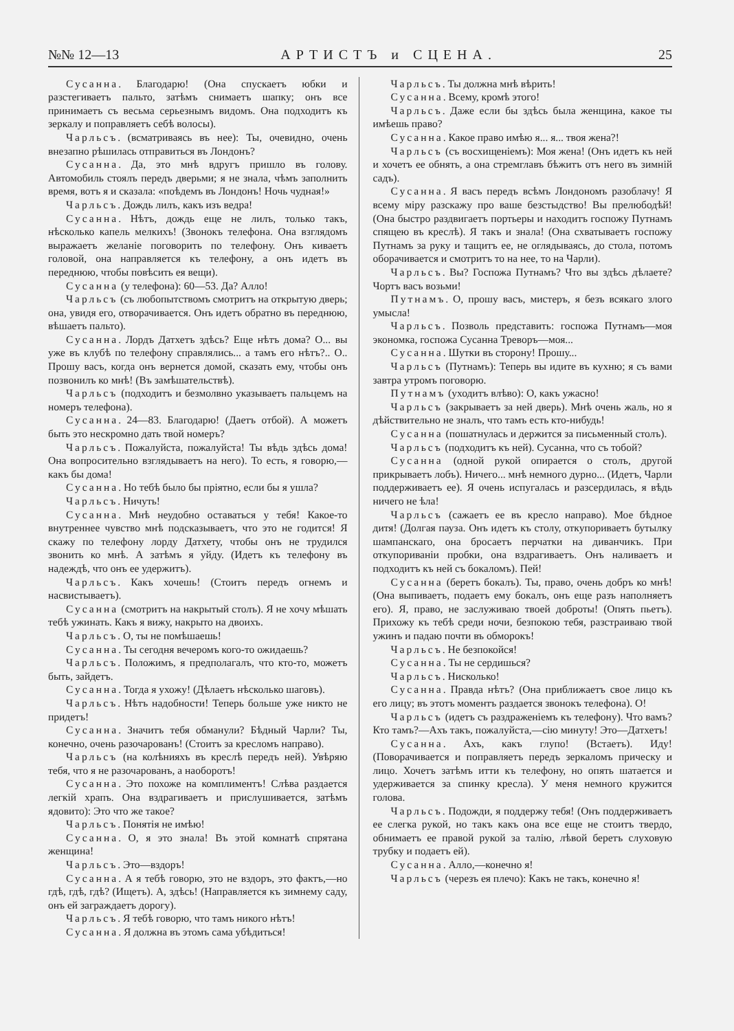№№ 12—13 АРТИСТЪ и СЦЕНА. 25
Сусанна. Благодарю! (Она спускаетъ юбки и разстегиваетъ пальто, затѣмъ снимаетъ шапку; онъ все принимаетъ съ весьма серьезнымъ видомъ. Она подходитъ къ зеркалу и поправляетъ себѣ волосы).
Чарльсъ. (всматриваясь въ нее): Ты, очевидно, очень внезапно рѣшилась отправиться въ Лондонъ?
Сусанна. Да, это мнѣ вдругъ пришло въ голову. Автомобиль стоялъ передъ дверьми; я не знала, чѣмъ заполнить время, вотъ я и сказала: «поѣдемъ въ Лондонъ! Ночь чудная!»
Чарльсъ. Дождь лилъ, какъ изъ ведра!
Сусанна. Нѣтъ, дождь еще не лилъ, только такъ, нѣсколько капель мелкихъ! (Звонокъ телефона. Она взглядомъ выражаетъ желаніе поговорить по телефону. Онъ киваетъ головой, она направляется къ телефону, а онъ идетъ въ переднюю, чтобы повѣсить ея вещи).
Сусанна (у телефона): 60—53. Да? Алло!
Чарльсъ (съ любопытствомъ смотритъ на открытую дверь; она, увидя его, отворачивается. Онъ идетъ обратно въ переднюю, вѣшаетъ пальто).
Сусанна. Лордъ Датхетъ здѣсь? Еще нѣтъ дома? О... вы уже въ клубѣ по телефону справлялись... а тамъ его нѣтъ?.. О.. Прошу васъ, когда онъ вернется домой, сказать ему, чтобы онъ позвонилъ ко мнѣ! (Въ замѣшательствѣ).
Чарльсъ (подходитъ и безмолвно указываетъ пальцемъ на номеръ телефона).
Сусанна. 24—83. Благодарю! (Даетъ отбой). А можетъ быть это нескромно дать твой номеръ?
Чарльсъ. Пожалуйста, пожалуйста! Ты вѣдь здѣсь дома! Она вопросительно взглядываетъ на него). То есть, я говорю,—какъ бы дома!
Сусанна. Но тебѣ было бы пріятно, если бы я ушла?
Чарльсъ. Ничуть!
Сусанна. Мнѣ неудобно оставаться у тебя! Какое-то внутреннее чувство мнѣ подсказываетъ, что это не годится! Я скажу по телефону лорду Датхету, чтобы онъ не трудился звонить ко мнѣ. А затѣмъ я уйду. (Идетъ къ телефону въ надеждѣ, что онъ ее удержитъ).
Чарльсъ. Какъ хочешь! (Стоитъ передъ огнемъ и насвистываетъ).
Сусанна (смотритъ на накрытый столъ). Я не хочу мѣшать тебѣ ужинать. Какъ я вижу, накрыто на двоихъ.
Чарльсъ. О, ты не помѣшаешь!
Сусанна. Ты сегодня вечеромъ кого-то ожидаешь?
Чарльсъ. Положимъ, я предполагалъ, что кто-то, можетъ быть, зайдетъ.
Сусанна. Тогда я ухожу! (Дѣлаетъ нѣсколько шаговъ).
Чарльсъ. Нѣтъ надобности! Теперь больше уже никто не придетъ!
Сусанна. Значитъ тебя обманули? Бѣдный Чарли? Ты, конечно, очень разочарованъ! (Стоитъ за кресломъ направо).
Чарльсъ (на колѣнияхъ въ креслѣ передъ ней). Увѣряю тебя, что я не разочарованъ, а наоборотъ!
Сусанна. Это похоже на комплиментъ! Слѣва раздается легкій храпъ. Она вздрагиваетъ и прислушивается, затѣмъ ядовито): Это что же такое?
Чарльсъ. Понятія не имѣю!
Сусанна. О, я это знала! Въ этой комнатѣ спрятана женщина!
Чарльсъ. Это—вздоръ!
Сусанна. А я тебѣ говорю, это не вздоръ, это фактъ,—но гдѣ, гдѣ, гдѣ? (Ищетъ). А, здѣсь! (Направляется къ зимнему саду, онъ ей заграждаетъ дорогу).
Чарльсъ. Я тебѣ говорю, что тамъ никого нѣтъ!
Сусанна. Я должна въ этомъ сама убѣдиться!
Чарльсъ. Ты должна мнѣ вѣрить!
Сусанна. Всему, кромѣ этого!
Чарльсъ. Даже если бы здѣсь была женщина, какое ты имѣешь право?
Сусанна. Какое право имѣю я... я... твоя жена?!
Чарльсъ (съ восхищеніемъ): Моя жена! (Онъ идетъ къ ней и хочетъ ее обнять, а она стремглавъ бѣжитъ отъ него въ зимній садъ).
Сусанна. Я васъ передъ всѣмъ Лондономъ разоблачу! Я всему міру разскажу про ваше безстыдство! Вы прелюбодѣй! (Она быстро раздвигаетъ портьеры и находитъ госпожу Путнамъ спящею въ креслѣ). Я такъ и знала! (Она схватываетъ госпожу Путнамъ за руку и тащитъ ее, не оглядываясь, до стола, потомъ оборачивается и смотритъ то на нее, то на Чарли).
Чарльсъ. Вы? Госпожа Путнамъ? Что вы здѣсь дѣлаете? Чортъ васъ возьми!
Путнамъ. О, прошу васъ, мистеръ, я безъ всякаго злого умысла!
Чарльсъ. Позволь представить: госпожа Путнамъ—моя экономка, госпожа Сусанна Треворъ—моя...
Сусанна. Шутки въ сторону! Прошу...
Чарльсъ (Путнамъ): Теперь вы идите въ кухню; я съ вами завтра утромъ поговорю.
Путнамъ (уходитъ влѣво): О, какъ ужасно!
Чарльсъ (закрываетъ за ней дверь). Мнѣ очень жаль, но я дѣйствительно не зналъ, что тамъ есть кто-нибудь!
Сусанна (пошатнулась и держится за письменный столъ).
Чарльсъ (подходитъ къ ней). Сусанна, что съ тобой?
Сусанна (одной рукой опирается о столъ, другой прикрываетъ лобъ). Ничего... мнѣ немного дурно... (Идетъ, Чарли поддерживаетъ ее). Я очень испугалась и разсердилась, я вѣдь ничего не ѣла!
Чарльсъ (сажаетъ ее въ кресло направо). Мое бѣдное дитя! (Долгая пауза. Онъ идетъ къ столу, откупориваетъ бутылку шампанскаго, она бросаетъ перчатки на диванчикъ. При откупориваніи пробки, она вздрагиваетъ. Онъ наливаетъ и подходитъ къ ней съ бокаломъ). Пей!
Сусанна (беретъ бокалъ). Ты, право, очень добръ ко мнѣ! (Она выпиваетъ, подаетъ ему бокалъ, онъ еще разъ наполняетъ его). Я, право, не заслуживаю твоей доброты! (Опять пьетъ). Прихожу къ тебѣ среди ночи, безпокою тебя, разстраиваю твой ужинъ и падаю почти въ обморокъ!
Чарльсъ. Не безпокойся!
Сусанна. Ты не сердишься?
Чарльсъ. Нисколько!
Сусанна. Правда нѣтъ? (Она приближаетъ свое лицо къ его лицу; въ этотъ моментъ раздается звонокъ телефона). О!
Чарльсъ (идетъ съ раздраженіемъ къ телефону). Что вамъ? Кто тамъ?—Ахъ такъ, пожалуйста,—сію минуту! Это—Датхетъ!
Сусанна. Ахъ, какъ глупо! (Встаетъ). Иду! (Поворачивается и поправляетъ передъ зеркаломъ прическу и лицо. Хочетъ затѣмъ итти къ телефону, но опять шатается и удерживается за спинку кресла). У меня немного кружится голова.
Чарльсъ. Подожди, я поддержу тебя! (Онъ поддерживаетъ ее слегка рукой, но такъ какъ она все еще не стоитъ твердо, обнимаетъ ее правой рукой за талію, лѣвой беретъ слуховую трубку и подаетъ ей).
Сусанна. Алло,—конечно я!
Чарльсъ (черезъ ея плечо): Какъ не такъ, конечно я!